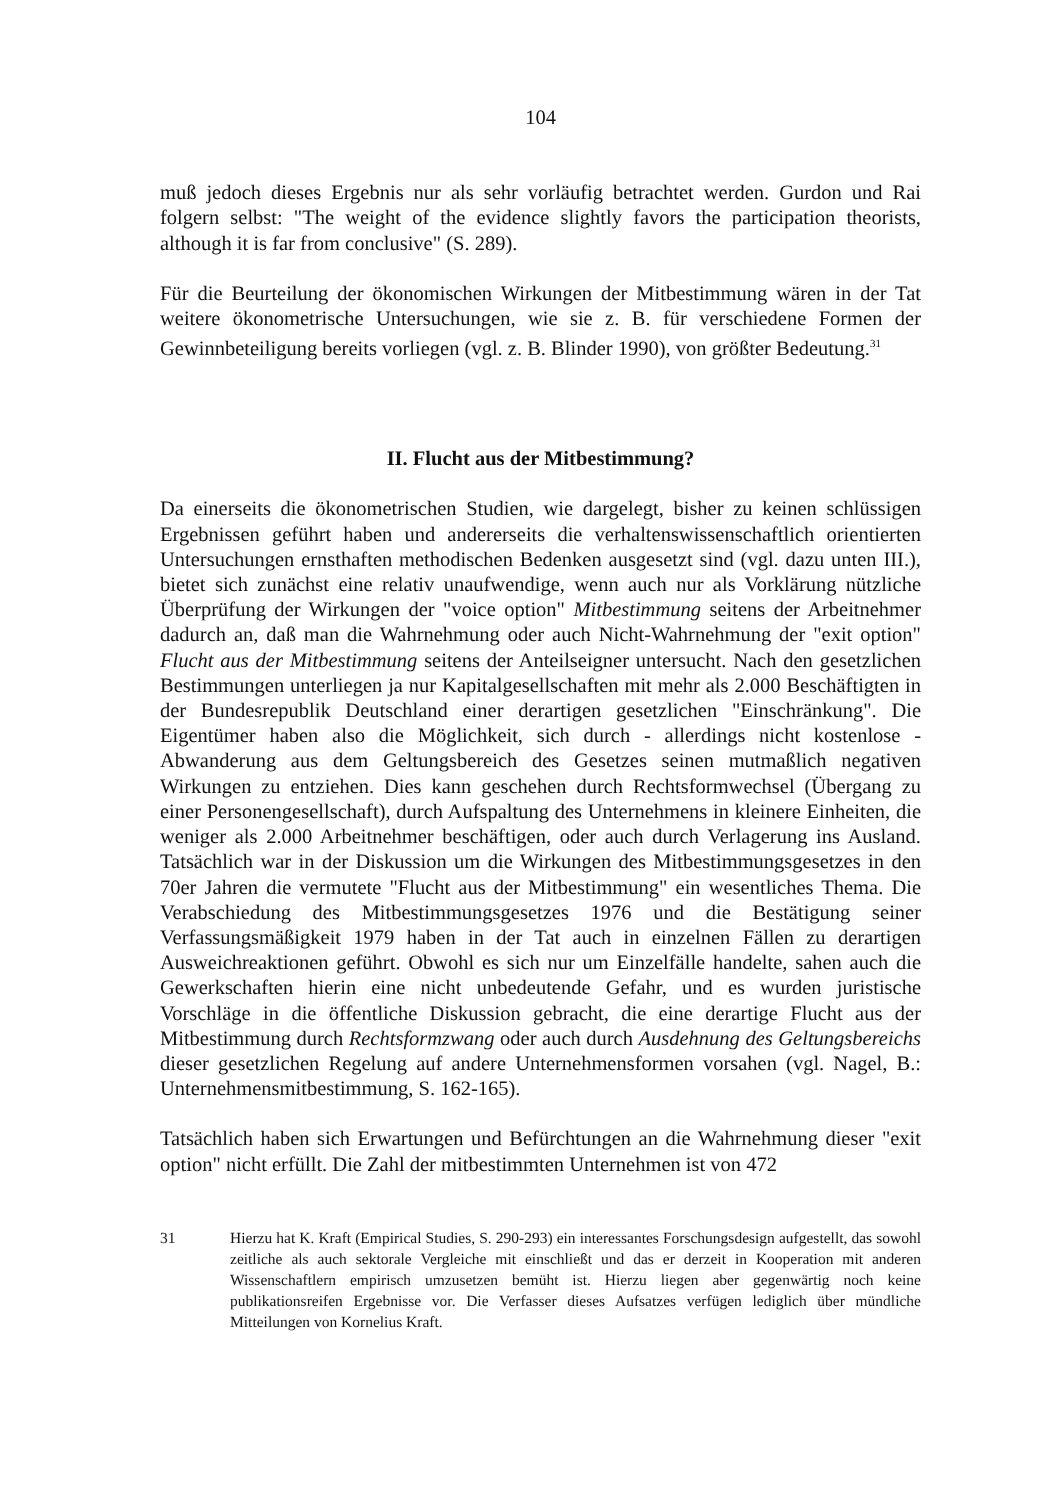104
muß jedoch dieses Ergebnis nur als sehr vorläufig betrachtet werden. Gurdon und Rai folgern selbst: "The weight of the evidence slightly favors the participation theorists, although it is far from conclusive" (S. 289).
Für die Beurteilung der ökonomischen Wirkungen der Mitbestimmung wären in der Tat weitere ökonometrische Untersuchungen, wie sie z. B. für verschiedene Formen der Gewinnbeteiligung bereits vorliegen (vgl. z. B. Blinder 1990), von größter Bedeutung.<sup>31</sup>
II. Flucht aus der Mitbestimmung?
Da einerseits die ökonometrischen Studien, wie dargelegt, bisher zu keinen schlüssigen Ergebnissen geführt haben und andererseits die verhaltenswissenschaftlich orientierten Untersuchungen ernsthaften methodischen Bedenken ausgesetzt sind (vgl. dazu unten III.), bietet sich zunächst eine relativ unaufwendige, wenn auch nur als Vorklärung nützliche Überprüfung der Wirkungen der "voice option" Mitbestimmung seitens der Arbeitnehmer dadurch an, daß man die Wahrnehmung oder auch Nicht-Wahrnehmung der "exit option" Flucht aus der Mitbestimmung seitens der Anteilseigner untersucht. Nach den gesetzlichen Bestimmungen unterliegen ja nur Kapitalgesellschaften mit mehr als 2.000 Beschäftigten in der Bundesrepublik Deutschland einer derartigen gesetzlichen "Einschränkung". Die Eigentümer haben also die Möglichkeit, sich durch - allerdings nicht kostenlose - Abwanderung aus dem Geltungsbereich des Gesetzes seinen mutmaßlich negativen Wirkungen zu entziehen. Dies kann geschehen durch Rechtsformwechsel (Übergang zu einer Personengesellschaft), durch Aufspaltung des Unternehmens in kleinere Einheiten, die weniger als 2.000 Arbeitnehmer beschäftigen, oder auch durch Verlagerung ins Ausland. Tatsächlich war in der Diskussion um die Wirkungen des Mitbestimmungsgesetzes in den 70er Jahren die vermutete "Flucht aus der Mitbestimmung" ein wesentliches Thema. Die Verabschiedung des Mitbestimmungsgesetzes 1976 und die Bestätigung seiner Verfassungsmäßigkeit 1979 haben in der Tat auch in einzelnen Fällen zu derartigen Ausweichreaktionen geführt. Obwohl es sich nur um Einzelfälle handelte, sahen auch die Gewerkschaften hierin eine nicht unbedeutende Gefahr, und es wurden juristische Vorschläge in die öffentliche Diskussion gebracht, die eine derartige Flucht aus der Mitbestimmung durch Rechtsformzwang oder auch durch Ausdehnung des Geltungsbereichs dieser gesetzlichen Regelung auf andere Unternehmensformen vorsahen (vgl. Nagel, B.: Unternehmensmitbestimmung, S. 162-165).
Tatsächlich haben sich Erwartungen und Befürchtungen an die Wahrnehmung dieser "exit option" nicht erfüllt. Die Zahl der mitbestimmten Unternehmen ist von 472
31 Hierzu hat K. Kraft (Empirical Studies, S. 290-293) ein interessantes Forschungsdesign aufgestellt, das sowohl zeitliche als auch sektorale Vergleiche mit einschließt und das er derzeit in Kooperation mit anderen Wissenschaftlern empirisch umzusetzen bemüht ist. Hierzu liegen aber gegenwärtig noch keine publikationsreifen Ergebnisse vor. Die Verfasser dieses Aufsatzes verfügen lediglich über mündliche Mitteilungen von Kornelius Kraft.